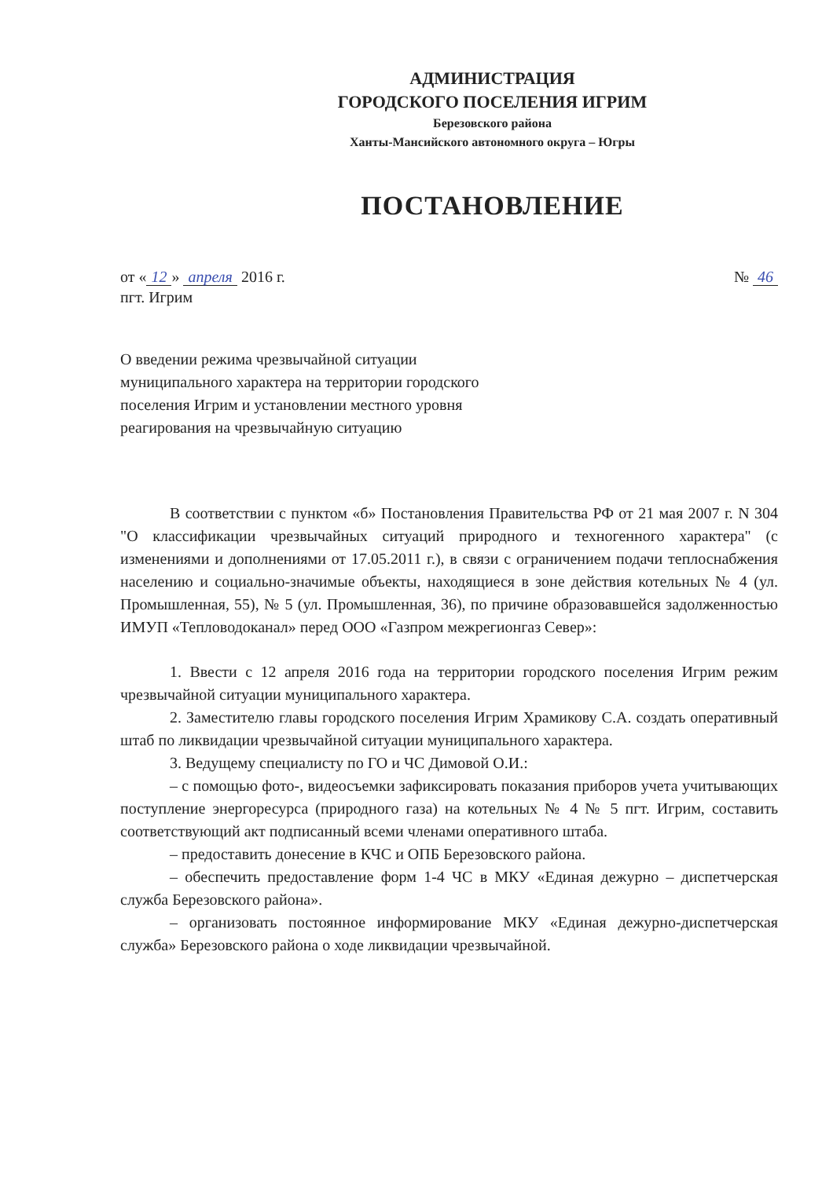АДМИНИСТРАЦИЯ
ГОРОДСКОГО ПОСЕЛЕНИЯ ИГРИМ
Березовского района
Ханты-Мансийского автономного округа – Югры
ПОСТАНОВЛЕНИЕ
от « 12 » апреля 2016 г. № 46
пгт. Игрим
О введении режима чрезвычайной ситуации муниципального характера на территории городского поселения Игрим и установлении местного уровня реагирования на чрезвычайную ситуацию
В соответствии с пунктом «б» Постановления Правительства РФ от 21 мая 2007 г. N 304 "О классификации чрезвычайных ситуаций природного и техногенного характера" (с изменениями и дополнениями от 17.05.2011 г.), в связи с ограничением подачи теплоснабжения населению и социально-значимые объекты, находящиеся в зоне действия котельных № 4 (ул. Промышленная, 55), № 5 (ул. Промышленная, 36), по причине образовавшейся задолженностью ИМУП «Тепловодоканал» перед ООО «Газпром межрегионгаз Север»:
1. Ввести с 12 апреля 2016 года на территории городского поселения Игрим режим чрезвычайной ситуации муниципального характера.
2. Заместителю главы городского поселения Игрим Храмикову С.А. создать оперативный штаб по ликвидации чрезвычайной ситуации муниципального характера.
3. Ведущему специалисту по ГО и ЧС Димовой О.И.:
– с помощью фото-, видеосъемки зафиксировать показания приборов учета учитывающих поступление энергоресурса (природного газа) на котельных № 4 № 5 пгт. Игрим, составить соответствующий акт подписанный всеми членами оперативного штаба.
– предоставить донесение в КЧС и ОПБ Березовского района.
– обеспечить предоставление форм 1-4 ЧС в МКУ «Единая дежурно – диспетчерская служба Березовского района».
– организовать постоянное информирование МКУ «Единая дежурно-диспетчерская служба» Березовского района о ходе ликвидации чрезвычайной.